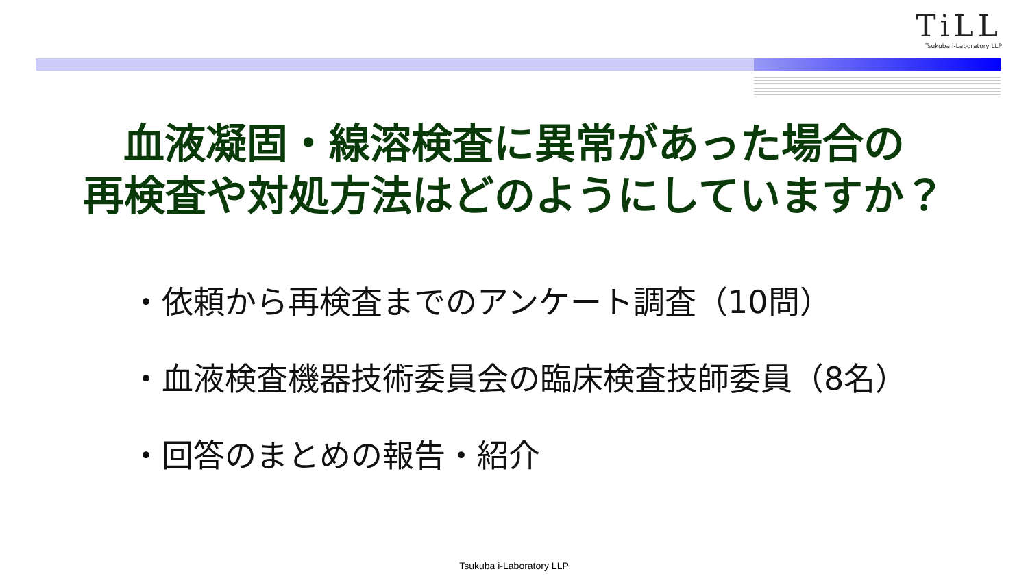TiLL
Tsukuba i-Laboratory LLP
血液凝固・線溶検査に異常があった場合の
再検査や対処方法はどのようにしていますか？
・依頼から再検査までのアンケート調査（10問）
・血液検査機器技術委員会の臨床検査技師委員（8名）
・回答のまとめの報告・紹介
Tsukuba i-Laboratory LLP